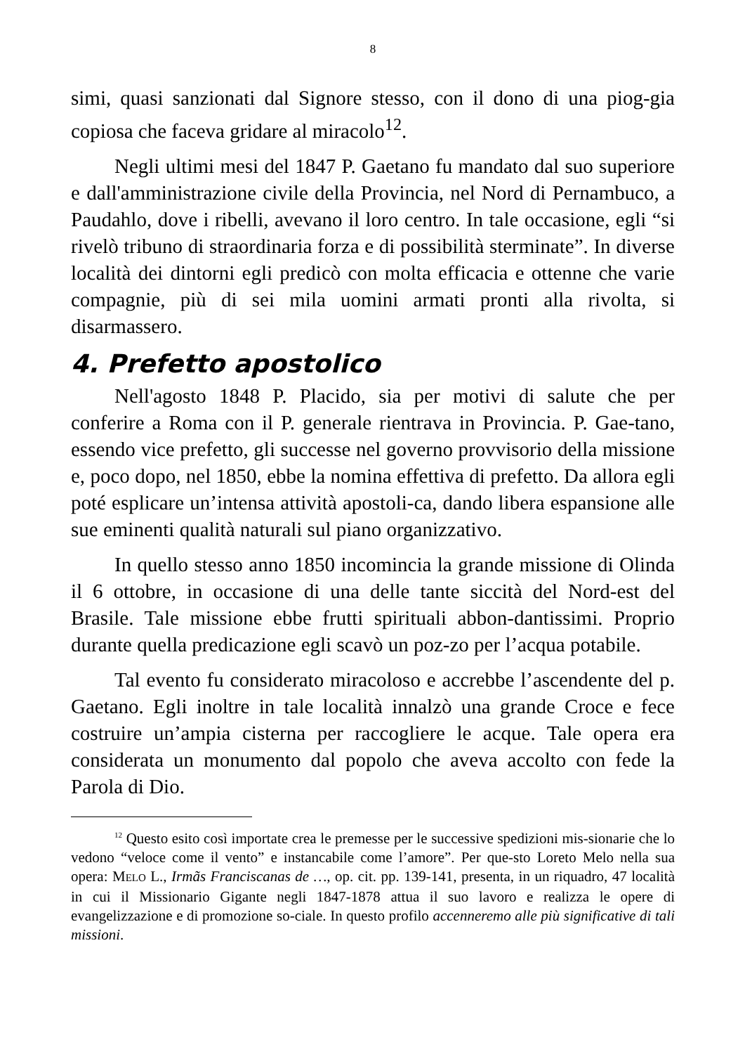8
simi, quasi sanzionati dal Signore stesso, con il dono di una piog-gia copiosa che faceva gridare al miracolo<sup>12</sup>.
Negli ultimi mesi del 1847 P. Gaetano fu mandato dal suo superiore e dall'amministrazione civile della Provincia, nel Nord di Pernambuco, a Paudahlo, dove i ribelli, avevano il loro centro. In tale occasione, egli “si rivelò tribuno di straordinaria forza e di possibilità sterminate”. In diverse località dei dintorni egli predicò con molta efficacia e ottenne che varie compagnie, più di sei mila uomini armati pronti alla rivolta, si disarmassero.
4. Prefetto apostolico
Nell'agosto 1848 P. Placido, sia per motivi di salute che per conferire a Roma con il P. generale rientrava in Provincia. P. Gae-tano, essendo vice prefetto, gli successe nel governo provvisorio della missione e, poco dopo, nel 1850, ebbe la nomina effettiva di prefetto. Da allora egli poté esplicare un’intensa attività apostoli-ca, dando libera espansione alle sue eminenti qualità naturali sul piano organizzativo.
In quello stesso anno 1850 incomincia la grande missione di Olinda il 6 ottobre, in occasione di una delle tante siccità del Nord-est del Brasile. Tale missione ebbe frutti spirituali abbon-dantissimi. Proprio durante quella predicazione egli scavò un poz-zo per l’acqua potabile.
Tal evento fu considerato miracoloso e accrebbe l’ascendente del p. Gaetano. Egli inoltre in tale località innalzò una grande Croce e fece costruire un’ampia cisterna per raccogliere le acque. Tale opera era considerata un monumento dal popolo che aveva accolto con fede la Parola di Dio.
<sup>12</sup> Questo esito così importate crea le premesse per le successive spedizioni mis-sionarie che lo vedono “veloce come il vento” e instancabile come l’amore”. Per que-sto Loreto Melo nella sua opera: MELO L., Irmãs Franciscanas de …, op. cit. pp. 139-141, presenta, in un riquadro, 47 località in cui il Missionario Gigante negli 1847-1878 attua il suo lavoro e realizza le opere di evangelizzazione e di promozione so-ciale. In questo profilo accenneremo alle più significative di tali missioni.